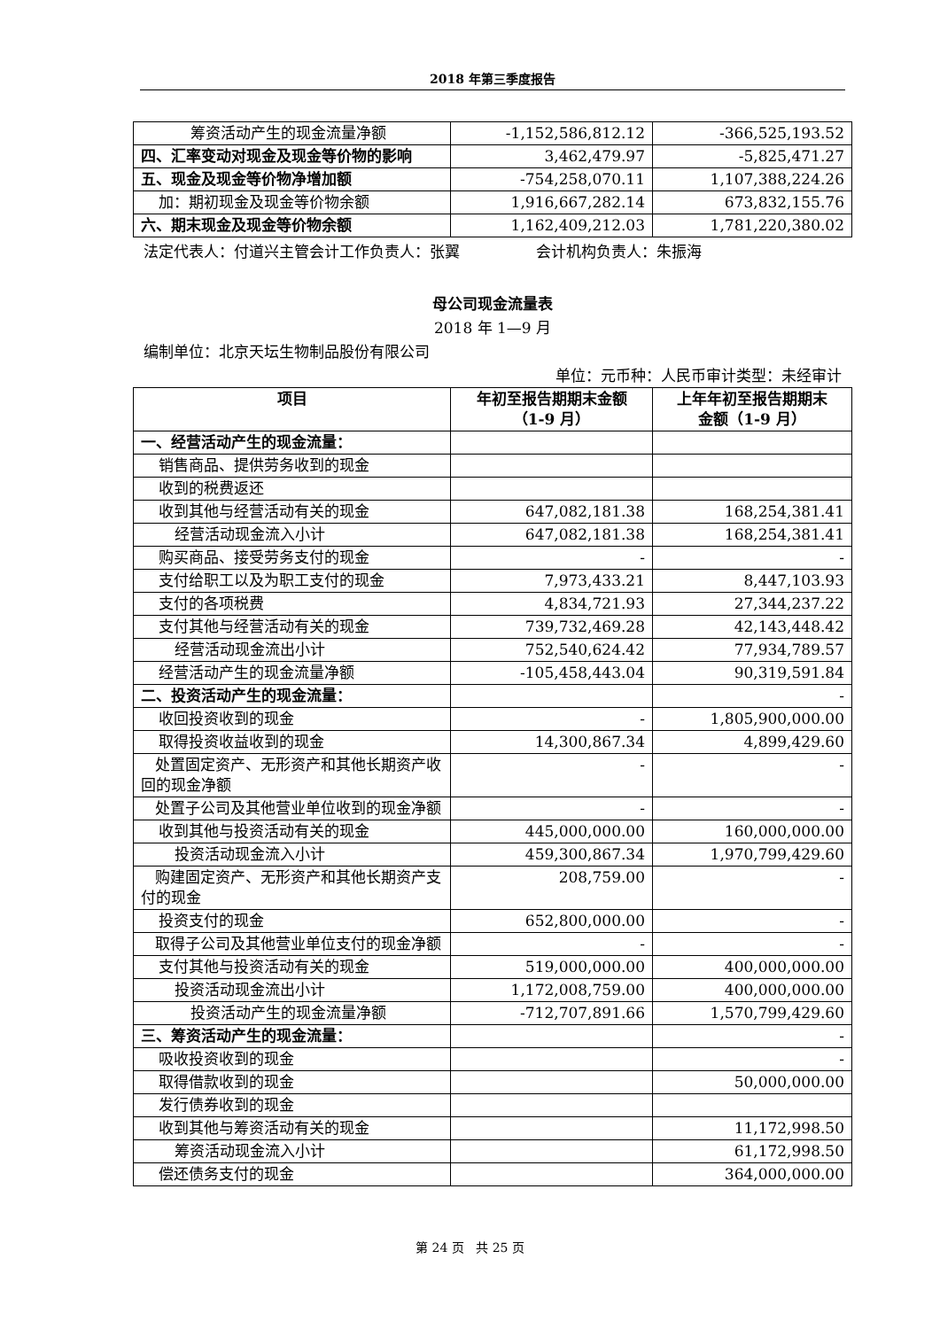2018 年第三季度报告
| 筹资活动产生的现金流量净额 | -1,152,586,812.12 | -366,525,193.52 |
| 四、汇率变动对现金及现金等价物的影响 | 3,462,479.97 | -5,825,471.27 |
| 五、现金及现金等价物净增加额 | -754,258,070.11 | 1,107,388,224.26 |
| 加：期初现金及现金等价物余额 | 1,916,667,282.14 | 673,832,155.76 |
| 六、期末现金及现金等价物余额 | 1,162,409,212.03 | 1,781,220,380.02 |
法定代表人：付道兴主管会计工作负责人：张翼 会计机构负责人：朱振海
母公司现金流量表
2018 年 1—9 月
编制单位：北京天坛生物制品股份有限公司
单位：元币种：人民币审计类型：未经审计
| 项目 | 年初至报告期期末金额 （1-9 月） | 上年年初至报告期期末 金额（1-9 月） |
| --- | --- | --- |
| 一、经营活动产生的现金流量： | | |
| 销售商品、提供劳务收到的现金 | | |
| 收到的税费返还 | | |
| 收到其他与经营活动有关的现金 | 647,082,181.38 | 168,254,381.41 |
| 经营活动现金流入小计 | 647,082,181.38 | 168,254,381.41 |
| 购买商品、接受劳务支付的现金 | - | - |
| 支付给职工以及为职工支付的现金 | 7,973,433.21 | 8,447,103.93 |
| 支付的各项税费 | 4,834,721.93 | 27,344,237.22 |
| 支付其他与经营活动有关的现金 | 739,732,469.28 | 42,143,448.42 |
| 经营活动现金流出小计 | 752,540,624.42 | 77,934,789.57 |
| 经营活动产生的现金流量净额 | -105,458,443.04 | 90,319,591.84 |
| 二、投资活动产生的现金流量： | | - |
| 收回投资收到的现金 | - | 1,805,900,000.00 |
| 取得投资收益收到的现金 | 14,300,867.34 | 4,899,429.60 |
| 处置固定资产、无形资产和其他长期资产收回的现金净额 | - | - |
| 处置子公司及其他营业单位收到的现金净额 | - | - |
| 收到其他与投资活动有关的现金 | 445,000,000.00 | 160,000,000.00 |
| 投资活动现金流入小计 | 459,300,867.34 | 1,970,799,429.60 |
| 购建固定资产、无形资产和其他长期资产支付的现金 | 208,759.00 | - |
| 投资支付的现金 | 652,800,000.00 | - |
| 取得子公司及其他营业单位支付的现金净额 | - | - |
| 支付其他与投资活动有关的现金 | 519,000,000.00 | 400,000,000.00 |
| 投资活动现金流出小计 | 1,172,008,759.00 | 400,000,000.00 |
| 投资活动产生的现金流量净额 | -712,707,891.66 | 1,570,799,429.60 |
| 三、筹资活动产生的现金流量： | | - |
| 吸收投资收到的现金 | | - |
| 取得借款收到的现金 | | 50,000,000.00 |
| 发行债券收到的现金 | | |
| 收到其他与筹资活动有关的现金 | | 11,172,998.50 |
| 筹资活动现金流入小计 | | 61,172,998.50 |
| 偿还债务支付的现金 | | 364,000,000.00 |
第 24 页 共 25 页